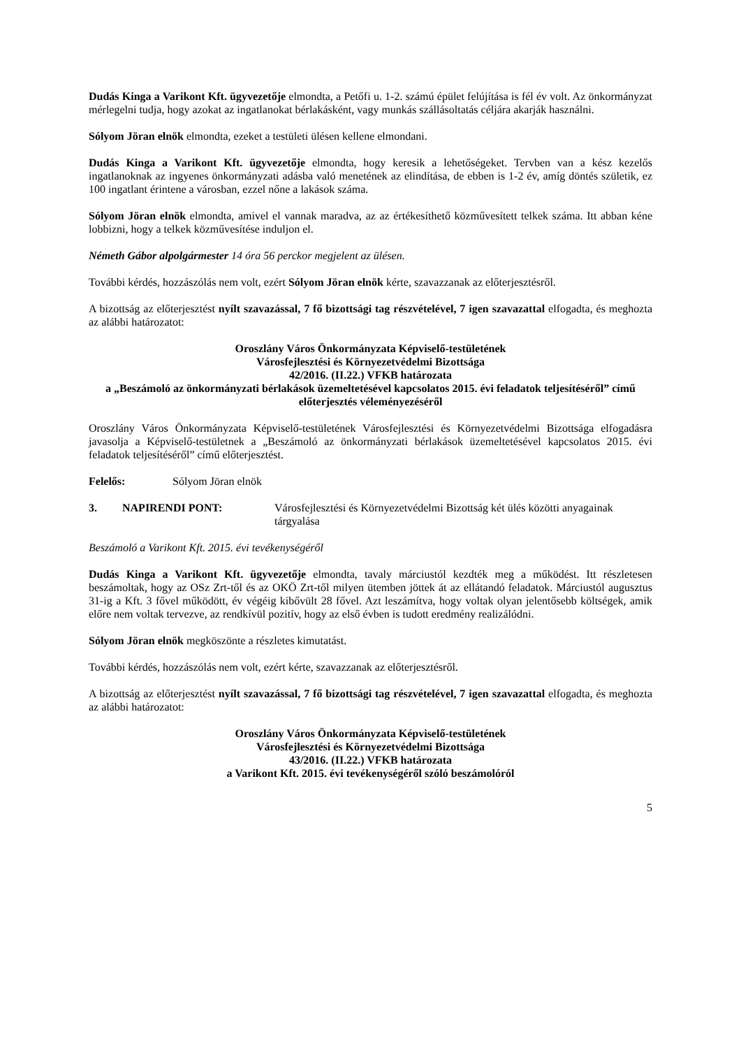Dudás Kinga a Varikont Kft. ügyvezetője elmondta, a Petőfi u. 1-2. számú épület felújítása is fél év volt. Az önkormányzat mérlegelni tudja, hogy azokat az ingatlanokat bérlakásként, vagy munkás szállásoltatás céljára akarják használni.
Sólyom Jöran elnök elmondta, ezeket a testületi ülésen kellene elmondani.
Dudás Kinga a Varikont Kft. ügyvezetője elmondta, hogy keresik a lehetőségeket. Tervben van a kész kezelős ingatlanoknak az ingyenes önkormányzati adásba való menetének az elindítása, de ebben is 1-2 év, amíg döntés születik, ez 100 ingatlant érintene a városban, ezzel nőne a lakások száma.
Sólyom Jöran elnök elmondta, amivel el vannak maradva, az az értékesíthető közművesített telkek száma. Itt abban kéne lobbizni, hogy a telkek közművesítése induljon el.
Németh Gábor alpolgármester 14 óra 56 perckor megjelent az ülésen.
További kérdés, hozzászólás nem volt, ezért Sólyom Jöran elnök kérte, szavazzanak az előterjesztésről.
A bizottság az előterjesztést nyílt szavazással, 7 fő bizottsági tag részvételével, 7 igen szavazattal elfogadta, és meghozta az alábbi határozatot:
Oroszlány Város Önkormányzata Képviselő-testületének
Városfejlesztési és Környezetvédelmi Bizottsága
42/2016. (II.22.) VFKB határozata
a „Beszámoló az önkormányzati bérlakások üzemeltetésével kapcsolatos 2015. évi feladatok teljesítéséről” című előterjesztés véleményezéséről
Oroszlány Város Önkormányzata Képviselő-testületének Városfejlesztési és Környezetvédelmi Bizottsága elfogadásra javasolja a Képviselő-testületnek a „Beszámoló az önkormányzati bérlakások üzemeltetésével kapcsolatos 2015. évi feladatok teljesítéséről” című előterjesztést.
Felelős: Sólyom Jöran elnök
3. NAPIRENDI PONT: Városfejlesztési és Környezetvédelmi Bizottság két ülés közötti anyagainak tárgyalása
Beszámoló a Varikont Kft. 2015. évi tevékenységéről
Dudás Kinga a Varikont Kft. ügyvezetője elmondta, tavaly márciustól kezdték meg a működést. Itt részletesen beszámoltak, hogy az OSz Zrt-től és az OKÖ Zrt-től milyen ütemben jöttek át az ellátandó feladatok. Márciustól augusztus 31-ig a Kft. 3 fővel működött, év végéig kibővült 28 fővel. Azt leszámítva, hogy voltak olyan jelentősebb költségek, amik előre nem voltak tervezve, az rendkívül pozitív, hogy az első évben is tudott eredmény realizálódni.
Sólyom Jöran elnök megköszönte a részletes kimutatást.
További kérdés, hozzászólás nem volt, ezért kérte, szavazzanak az előterjesztésről.
A bizottság az előterjesztést nyílt szavazással, 7 fő bizottsági tag részvételével, 7 igen szavazattal elfogadta, és meghozta az alábbi határozatot:
Oroszlány Város Önkormányzata Képviselő-testületének
Városfejlesztési és Környezetvédelmi Bizottsága
43/2016. (II.22.) VFKB határozata
a Varikont Kft. 2015. évi tevékenységéről szóló beszámolóról
5